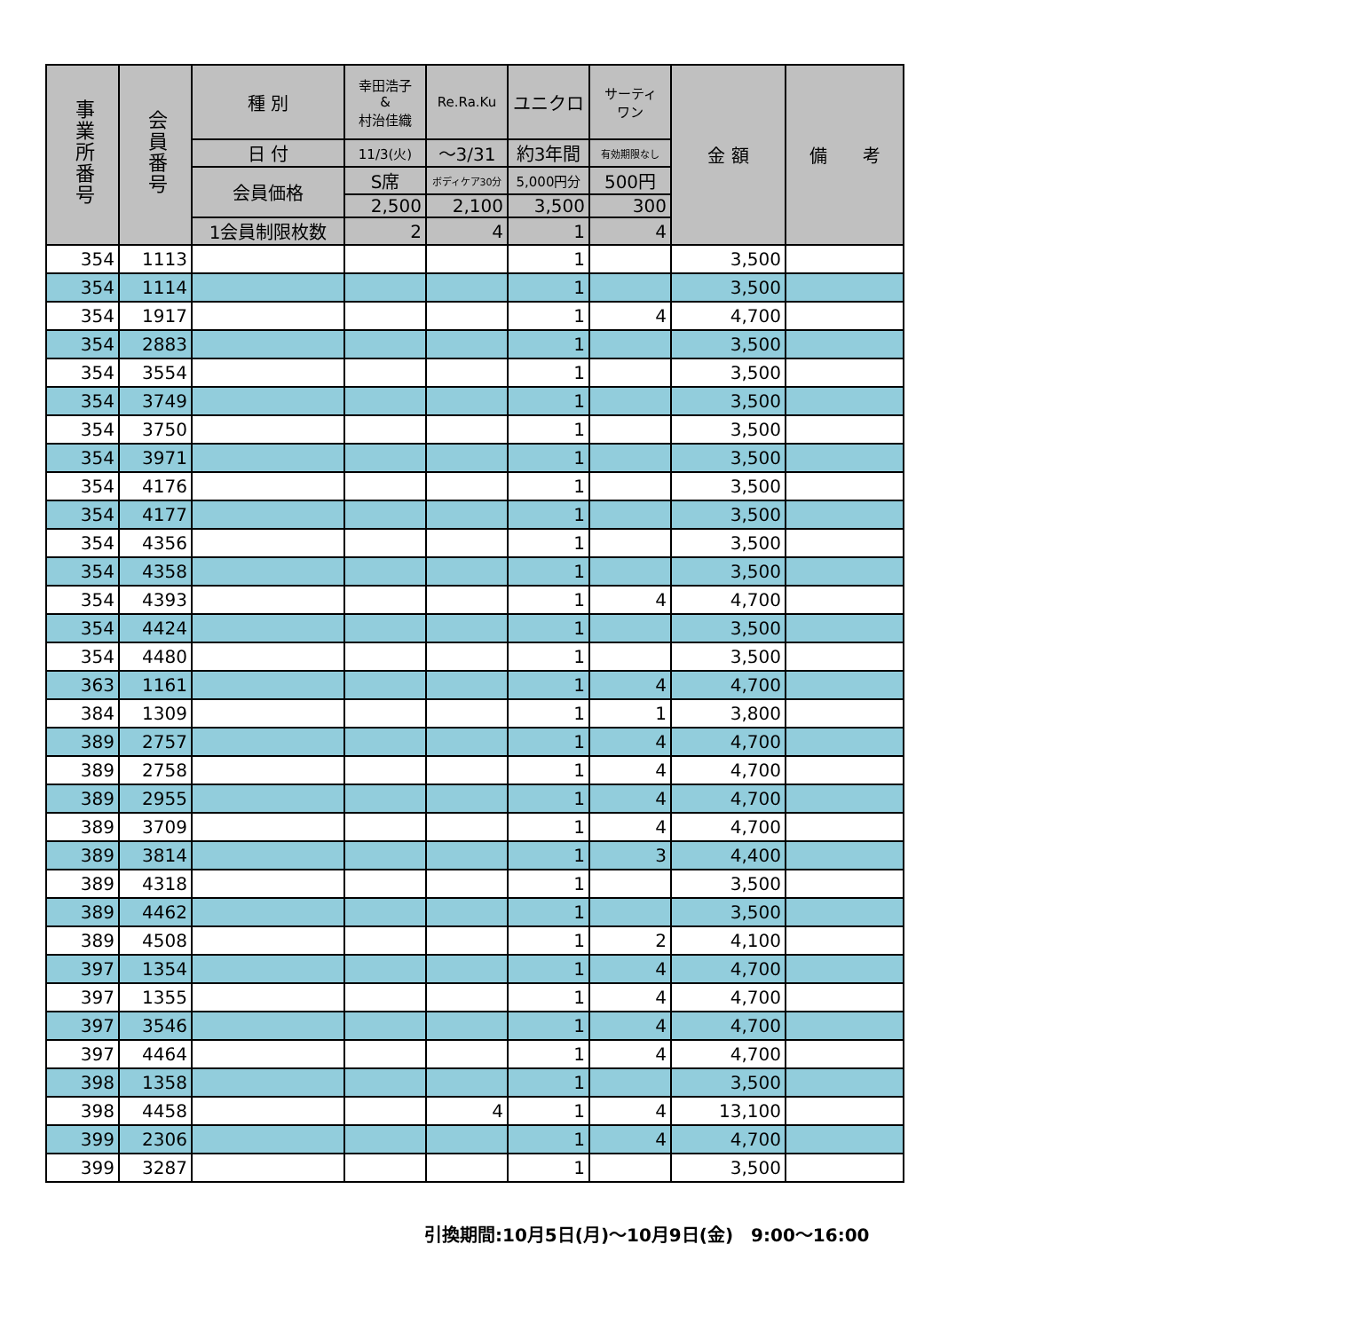| 事業所番号 | 会員番号 | 種 別 | 幸田浩子 & 村治佳織 | Re.Ra.Ku | ユニクロ | サーティ ワン | 金 額 | 備 考 |
| --- | --- | --- | --- | --- | --- | --- | --- | --- |
| | | 日 付 | 11/3(火) | ～3/31 | 約3年間 | 有効期限なし | | |
| | | 会員価格 | S席 | ボディケア30分 | 5,000円分 | 500円 | | |
| | | | 2,500 | 2,100 | 3,500 | 300 | | |
| | | 1会員制限枚数 | 2 | 4 | 1 | 4 | | |
| 354 | 1113 | | | | 1 | | 3,500 | |
| 354 | 1114 | | | | 1 | | 3,500 | |
| 354 | 1917 | | | | 1 | 4 | 4,700 | |
| 354 | 2883 | | | | 1 | | 3,500 | |
| 354 | 3554 | | | | 1 | | 3,500 | |
| 354 | 3749 | | | | 1 | | 3,500 | |
| 354 | 3750 | | | | 1 | | 3,500 | |
| 354 | 3971 | | | | 1 | | 3,500 | |
| 354 | 4176 | | | | 1 | | 3,500 | |
| 354 | 4177 | | | | 1 | | 3,500 | |
| 354 | 4356 | | | | 1 | | 3,500 | |
| 354 | 4358 | | | | 1 | | 3,500 | |
| 354 | 4393 | | | | 1 | 4 | 4,700 | |
| 354 | 4424 | | | | 1 | | 3,500 | |
| 354 | 4480 | | | | 1 | | 3,500 | |
| 363 | 1161 | | | | 1 | 4 | 4,700 | |
| 384 | 1309 | | | | 1 | 1 | 3,800 | |
| 389 | 2757 | | | | 1 | 4 | 4,700 | |
| 389 | 2758 | | | | 1 | 4 | 4,700 | |
| 389 | 2955 | | | | 1 | 4 | 4,700 | |
| 389 | 3709 | | | | 1 | 4 | 4,700 | |
| 389 | 3814 | | | | 1 | 3 | 4,400 | |
| 389 | 4318 | | | | 1 | | 3,500 | |
| 389 | 4462 | | | | 1 | | 3,500 | |
| 389 | 4508 | | | | 1 | 2 | 4,100 | |
| 397 | 1354 | | | | 1 | 4 | 4,700 | |
| 397 | 1355 | | | | 1 | 4 | 4,700 | |
| 397 | 3546 | | | | 1 | 4 | 4,700 | |
| 397 | 4464 | | | | 1 | 4 | 4,700 | |
| 398 | 1358 | | | | 1 | | 3,500 | |
| 398 | 4458 | | | 4 | 1 | 4 | 13,100 | |
| 399 | 2306 | | | | 1 | 4 | 4,700 | |
| 399 | 3287 | | | | 1 | | 3,500 | |
引換期間:10月5日(月)～10月9日(金)　9:00～16:00